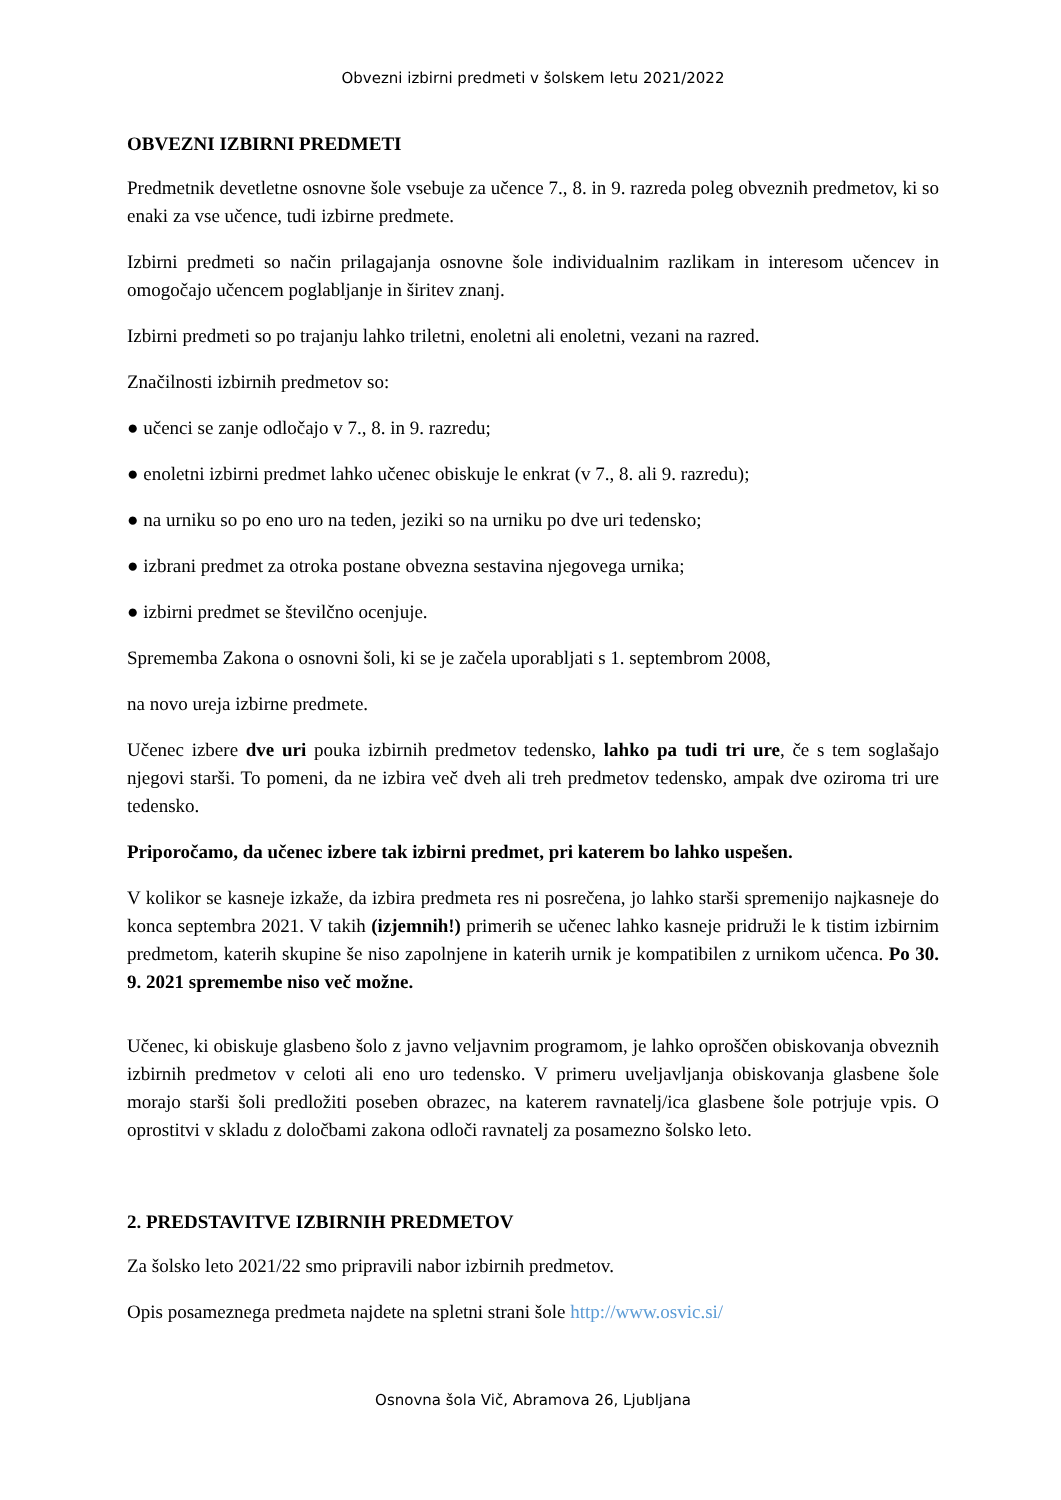Obvezni izbirni predmeti v šolskem letu 2021/2022
OBVEZNI IZBIRNI PREDMETI
Predmetnik devetletne osnovne šole vsebuje za učence 7., 8. in 9. razreda poleg obveznih predmetov, ki so enaki za vse učence, tudi izbirne predmete.
Izbirni predmeti so način prilagajanja osnovne šole individualnim razlikam in interesom učencev in omogočajo učencem poglabljanje in širitev znanj.
Izbirni predmeti so po trajanju lahko triletni, enoletni ali enoletni, vezani na razred.
Značilnosti izbirnih predmetov so:
● učenci se zanje odločajo v 7., 8. in 9. razredu;
● enoletni izbirni predmet lahko učenec obiskuje le enkrat (v 7., 8. ali 9. razredu);
● na urniku so po eno uro na teden, jeziki so na urniku po dve uri tedensko;
● izbrani predmet za otroka postane obvezna sestavina njegovega urnika;
● izbirni predmet se številčno ocenjuje.
Sprememba Zakona o osnovni šoli, ki se je začela uporabljati s 1. septembrom 2008,
na novo ureja izbirne predmete.
Učenec izbere dve uri pouka izbirnih predmetov tedensko, lahko pa tudi tri ure, če s tem soglašajo njegovi starši. To pomeni, da ne izbira več dveh ali treh predmetov tedensko, ampak dve oziroma tri ure tedensko.
Priporočamo, da učenec izbere tak izbirni predmet, pri katerem bo lahko uspešen.
V kolikor se kasneje izkaže, da izbira predmeta res ni posrečena, jo lahko starši spremenijo najkasneje do konca septembra 2021. V takih (izjemnih!) primerih se učenec lahko kasneje pridruži le k tistim izbirnim predmetom, katerih skupine še niso zapolnjene in katerih urnik je kompatibilen z urnikom učenca. Po 30. 9. 2021 spremembe niso več možne.
Učenec, ki obiskuje glasbeno šolo z javno veljavnim programom, je lahko oproščen obiskovanja obveznih izbirnih predmetov v celoti ali eno uro tedensko. V primeru uveljavljanja obiskovanja glasbene šole morajo starši šoli predložiti poseben obrazec, na katerem ravnatelj/ica glasbene šole potrjuje vpis. O oprostitvi v skladu z določbami zakona odloči ravnatelj za posamezno šolsko leto.
2. PREDSTAVITVE IZBIRNIH PREDMETOV
Za šolsko leto 2021/22 smo pripravili nabor izbirnih predmetov.
Opis posameznega predmeta najdete na spletni strani šole http://www.osvic.si/
Osnovna šola Vič, Abramova 26, Ljubljana